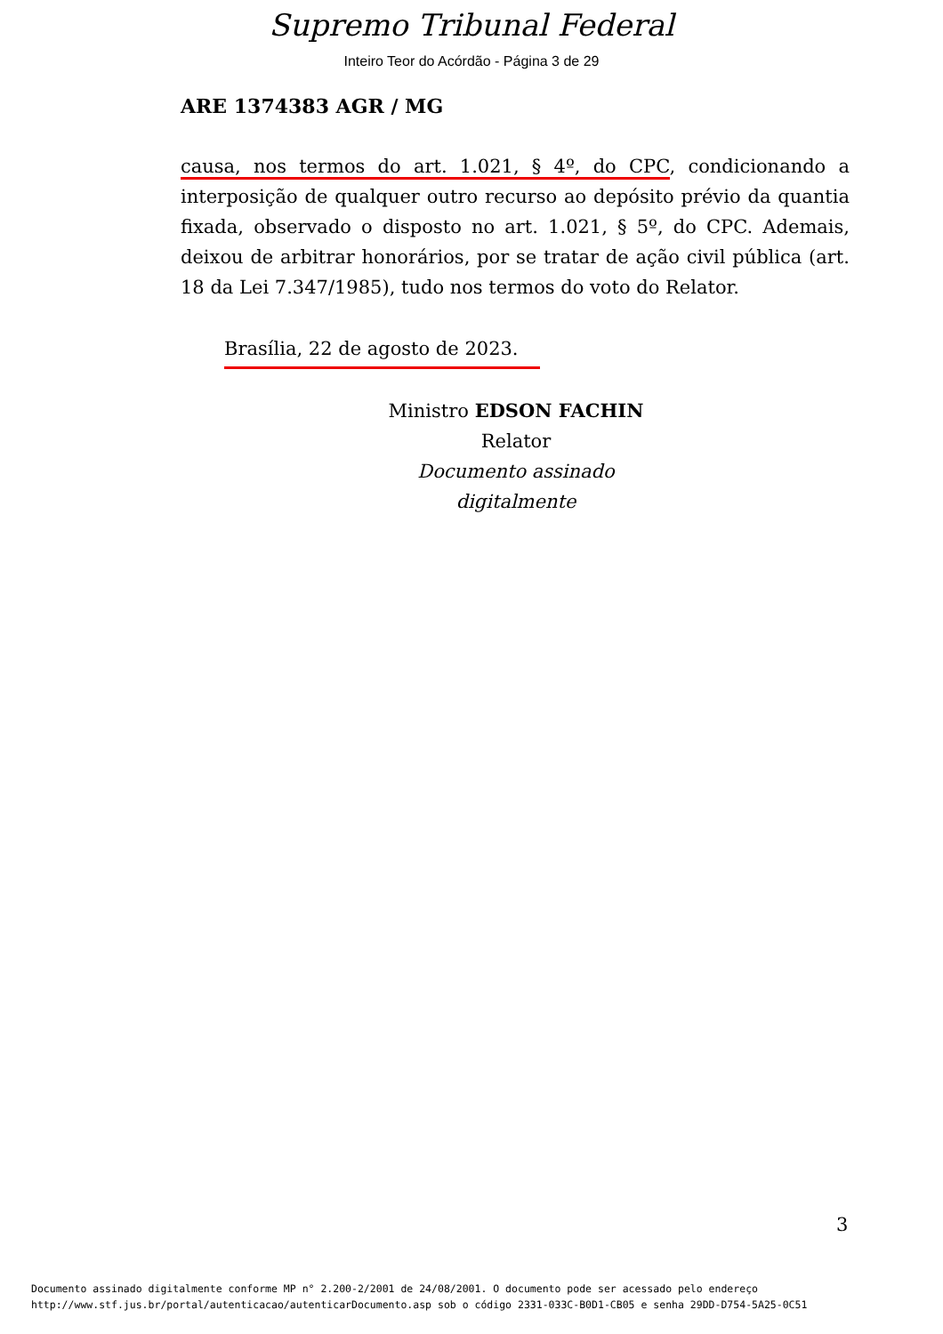Supremo Tribunal Federal
Inteiro Teor do Acórdão - Página 3 de 29
ARE 1374383 AGR / MG
causa, nos termos do art. 1.021, § 4º, do CPC, condicionando a interposição de qualquer outro recurso ao depósito prévio da quantia fixada, observado o disposto no art. 1.021, § 5º, do CPC. Ademais, deixou de arbitrar honorários, por se tratar de ação civil pública (art. 18 da Lei 7.347/1985), tudo nos termos do voto do Relator.
Brasília, 22 de agosto de 2023.
Ministro EDSON FACHIN
Relator
Documento assinado digitalmente
3
Documento assinado digitalmente conforme MP n° 2.200-2/2001 de 24/08/2001. O documento pode ser acessado pelo endereço
http://www.stf.jus.br/portal/autenticacao/autenticarDocumento.asp sob o código 2331-033C-B0D1-CB05 e senha 29DD-D754-5A25-0C51